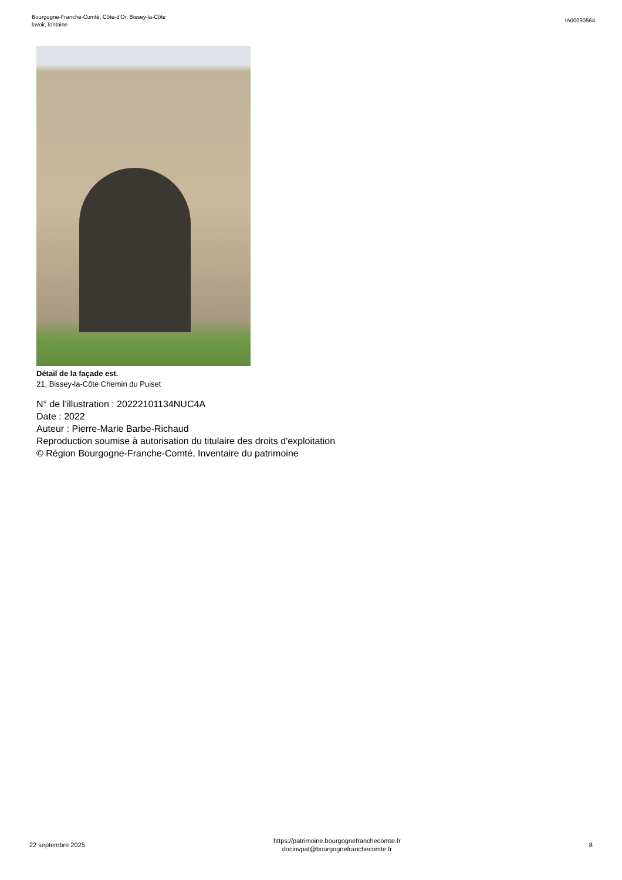Bourgogne-Franche-Comté, Côte-d'Or, Bissey-la-Côte
lavoir, fontaine
IA00050564
Détail de la façade est.
21, Bissey-la-Côte Chemin du Puiset
N° de l’illustration : 20222101134NUC4A
Date : 2022
Auteur : Pierre-Marie Barbe-Richaud
Reproduction soumise à autorisation du titulaire des droits d'exploitation
© Région Bourgogne-Franche-Comté, Inventaire du patrimoine
22 septembre 2025
https://patrimoine.bourgognefranchecomte.fr
docinvpat@bourgognefranchecomte.fr
8